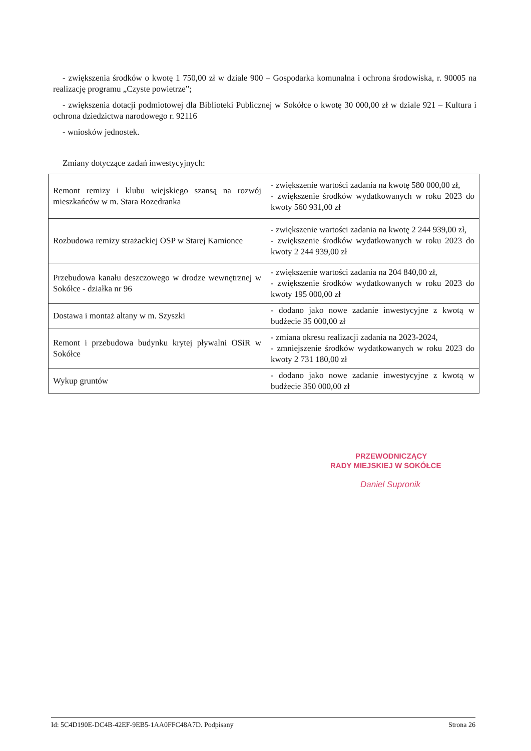- zwiększenia środków o kwotę 1 750,00 zł w dziale 900 – Gospodarka komunalna i ochrona środowiska, r. 90005 na realizację programu „Czyste powietrze”;
- zwiększenia dotacji podmiotowej dla Biblioteki Publicznej w Sokółce o kwotę 30 000,00 zł w dziale 921 – Kultura i ochrona dziedzictwa narodowego r. 92116
- wniosków jednostek.
Zmiany dotyczące zadań inwestycyjnych:
| Remont remizy i klubu wiejskiego szansą na rozwój mieszkańców w m. Stara Rozedranka | - zwiększenie wartości zadania na kwotę 580 000,00 zł, - zwiększenie środków wydatkowanych w roku 2023 do kwoty 560 931,00 zł |
| Rozbudowa remizy strażackiej OSP w Starej Kamionce | - zwiększenie wartości zadania na kwotę 2 244 939,00 zł, - zwiększenie środków wydatkowanych w roku 2023 do kwoty 2 244 939,00 zł |
| Przebudowa kanału deszczowego w drodze wewnętrznej w Sokółce - działka nr 96 | - zwiększenie wartości zadania na 204 840,00 zł, - zwiększenie środków wydatkowanych w roku 2023 do kwoty 195 000,00 zł |
| Dostawa i montaż altany w m. Szyszki | - dodano jako nowe zadanie inwestycyjne z kwotą w budżecie 35 000,00 zł |
| Remont i przebudowa budynku krytej pływalni OSiR w Sokółce | - zmiana okresu realizacji zadania na 2023-2024, - zmniejszenie środków wydatkowanych w roku 2023 do kwoty 2 731 180,00 zł |
| Wykup gruntów | - dodano jako nowe zadanie inwestycyjne z kwotą w budżecie 350 000,00 zł |
PRZEWODNICZĄCY
RADY MIEJSKIEJ W SOKÓŁCE
Daniel Supronik
Id: 5C4D190E-DC4B-42EF-9EB5-1AA0FFC48A7D. Podpisany Strona 26